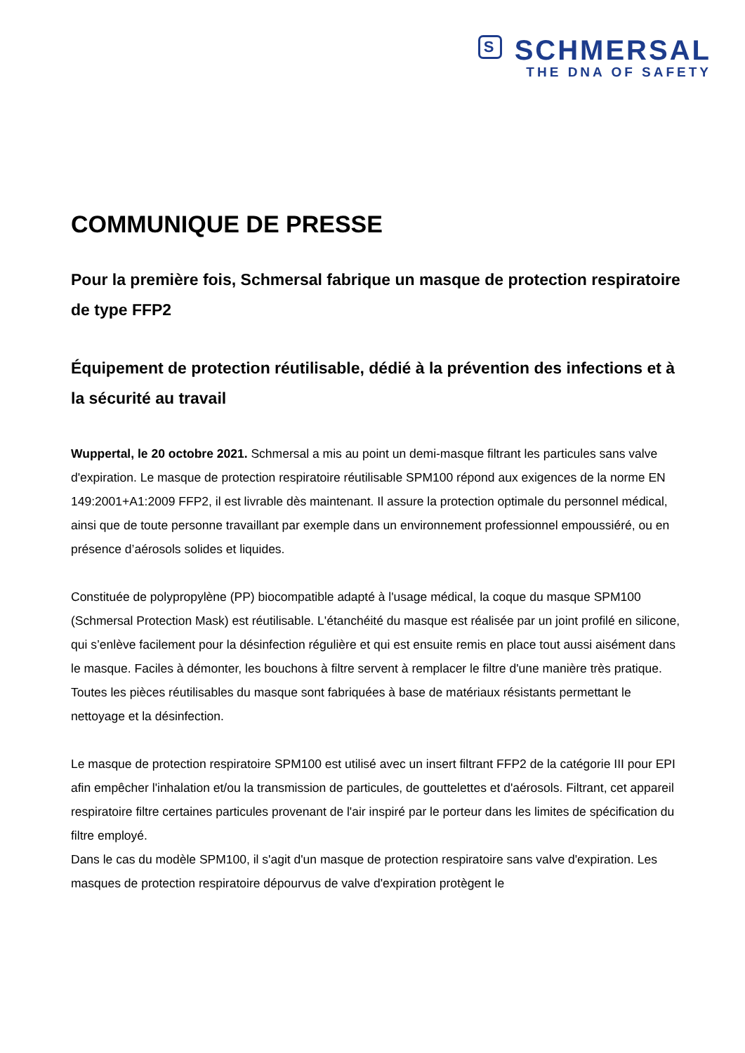S SCHMERSAL
THE DNA OF SAFETY
COMMUNIQUE DE PRESSE
Pour la première fois, Schmersal fabrique un masque de protection respiratoire de type FFP2
Équipement de protection réutilisable, dédié à la prévention des infections et à la sécurité au travail
Wuppertal, le 20 octobre 2021. Schmersal a mis au point un demi-masque filtrant les particules sans valve d'expiration. Le masque de protection respiratoire réutilisable SPM100 répond aux exigences de la norme EN 149:2001+A1:2009 FFP2, il est livrable dès maintenant. Il assure la protection optimale du personnel médical, ainsi que de toute personne travaillant par exemple dans un environnement professionnel empoussiéré, ou en présence d’aérosols solides et liquides.
Constituée de polypropylène (PP) biocompatible adapté à l'usage médical, la coque du masque SPM100 (Schmersal Protection Mask) est réutilisable. L'étanchéité du masque est réalisée par un joint profilé en silicone, qui s’enlève facilement pour la désinfection régulière et qui est ensuite remis en place tout aussi aisément dans le masque. Faciles à démonter, les bouchons à filtre servent à remplacer le filtre d'une manière très pratique. Toutes les pièces réutilisables du masque sont fabriquées à base de matériaux résistants permettant le nettoyage et la désinfection.
Le masque de protection respiratoire SPM100 est utilisé avec un insert filtrant FFP2 de la catégorie III pour EPI afin empêcher l'inhalation et/ou la transmission de particules, de gouttelettes et d'aérosols. Filtrant, cet appareil respiratoire filtre certaines particules provenant de l'air inspiré par le porteur dans les limites de spécification du filtre employé.
Dans le cas du modèle SPM100, il s'agit d'un masque de protection respiratoire sans valve d'expiration. Les masques de protection respiratoire dépourvus de valve d'expiration protègent le